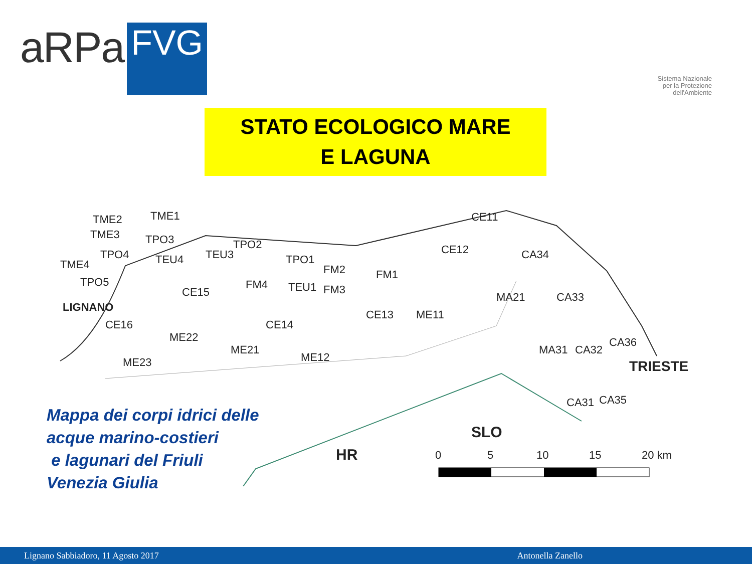aRPa
FVG
Sistema Nazionale
per la Protezione
dell'Ambiente
STATO ECOLOGICO MARE
E LAGUNA
TME2 TME1
TME3 TPO3
TPO4 TEU4 TEU3
TPO2
TPO1
FM2 FM1
TME4
TPO5 FM4 TEU1 FM3
CE15
LIGNANO
CE16 CE14
CE13 ME11
ME22
ME21
ME12
ME23
CE11
CE12 CA34
MA21 CA33
CA36
MA31 CA32
TRIESTE
CA31 CA35
SLO
HR 0 5 10 15 20 km
Mappa dei corpi idrici delle
acque marino-costieri
e lagunari del Friuli
Venezia Giulia
Lignano Sabbiadoro, 11 Agosto 2017 Antonella Zanello